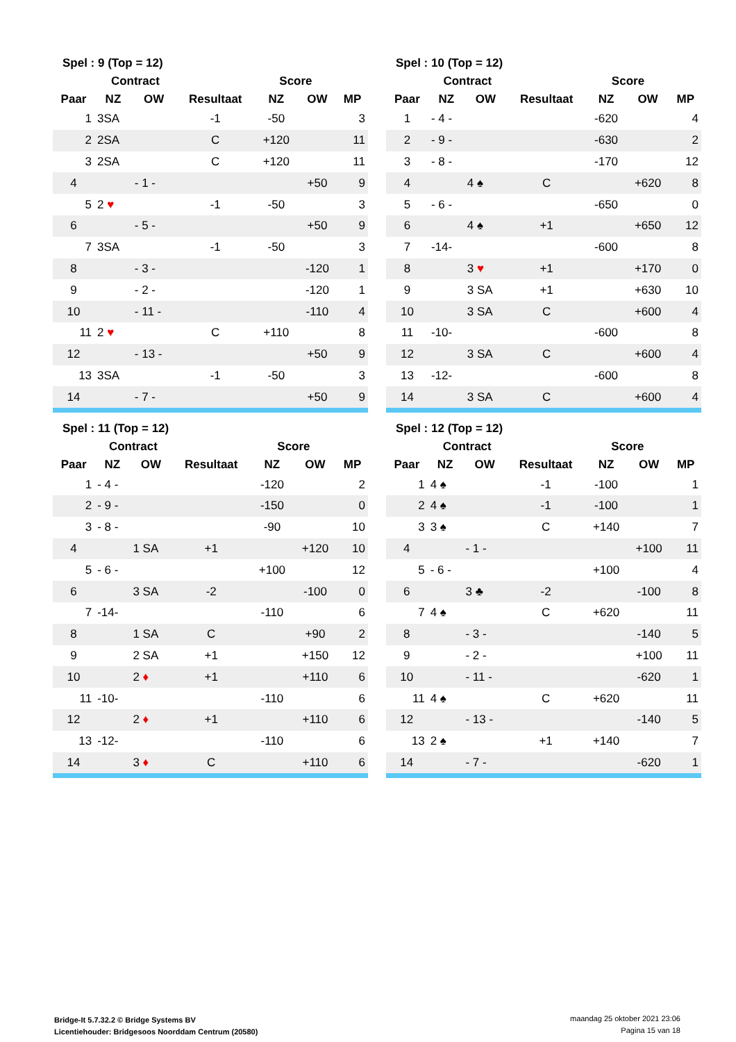| Spel : 9 (Top = 12) | | | | | | |
| --- | --- | --- | --- | --- | --- | --- |
| | Contract | | | Score | | |
| Paar | NZ | OW | Resultaat | NZ | OW | MP |
| 1 | 3SA | | -1 | -50 | | 3 |
| 2 | 2SA | | C | +120 | | 11 |
| 3 | 2SA | | C | +120 | | 11 |
| 4 | | - 1 - | | | +50 | 9 |
| 5 | 2 ♥ | | -1 | -50 | | 3 |
| 6 | | - 5 - | | | +50 | 9 |
| 7 | 3SA | | -1 | -50 | | 3 |
| 8 | | - 3 - | | | -120 | 1 |
| 9 | | - 2 - | | | -120 | 1 |
| 10 | | - 11 - | | | -110 | 4 |
| 11 | 2 ♥ | | C | +110 | | 8 |
| 12 | | - 13 - | | | +50 | 9 |
| 13 | 3SA | | -1 | -50 | | 3 |
| 14 | | - 7 - | | | +50 | 9 |
| Spel : 10 (Top = 12) | | | | | | |
| --- | --- | --- | --- | --- | --- | --- |
| | Contract | | | Score | | |
| Paar | NZ | OW | Resultaat | NZ | OW | MP |
| 1 | - 4 - | | | -620 | | 4 |
| 2 | - 9 - | | | -630 | | 2 |
| 3 | - 8 - | | | -170 | | 12 |
| 4 | | 4 ♠ | C | | +620 | 8 |
| 5 | - 6 - | | | -650 | | 0 |
| 6 | | 4 ♠ | +1 | | +650 | 12 |
| 7 | -14- | | | -600 | | 8 |
| 8 | | 3 ♥ | +1 | | +170 | 0 |
| 9 | | 3 SA | +1 | | +630 | 10 |
| 10 | | 3 SA | C | | +600 | 4 |
| 11 | -10- | | | -600 | | 8 |
| 12 | | 3 SA | C | | +600 | 4 |
| 13 | -12- | | | -600 | | 8 |
| 14 | | 3 SA | C | | +600 | 4 |
| Spel : 11 (Top = 12) | | | | | | |
| --- | --- | --- | --- | --- | --- | --- |
| | Contract | | | Score | | |
| Paar | NZ | OW | Resultaat | NZ | OW | MP |
| 1 | - 4 - | | | -120 | | 2 |
| 2 | - 9 - | | | -150 | | 0 |
| 3 | - 8 - | | | -90 | | 10 |
| 4 | | 1 SA | +1 | | +120 | 10 |
| 5 | - 6 - | | | +100 | | 12 |
| 6 | | 3 SA | -2 | | -100 | 0 |
| 7 | -14- | | | -110 | | 6 |
| 8 | | 1 SA | C | | +90 | 2 |
| 9 | | 2 SA | +1 | | +150 | 12 |
| 10 | | 2 ♦ | +1 | | +110 | 6 |
| 11 | -10- | | | -110 | | 6 |
| 12 | | 2 ♦ | +1 | | +110 | 6 |
| 13 | -12- | | | -110 | | 6 |
| 14 | | 3 ♦ | C | | +110 | 6 |
| Spel : 12 (Top = 12) | | | | | | |
| --- | --- | --- | --- | --- | --- | --- |
| | Contract | | | Score | | |
| Paar | NZ | OW | Resultaat | NZ | OW | MP |
| 1 | 4 ♠ | | -1 | -100 | | 1 |
| 2 | 4 ♠ | | -1 | -100 | | 1 |
| 3 | 3 ♠ | | C | +140 | | 7 |
| 4 | | - 1 - | | | +100 | 11 |
| 5 | - 6 - | | | +100 | | 4 |
| 6 | | 3 ♣ | -2 | | -100 | 8 |
| 7 | 4 ♠ | | C | +620 | | 11 |
| 8 | | - 3 - | | | -140 | 5 |
| 9 | | - 2 - | | | +100 | 11 |
| 10 | | - 11 - | | | -620 | 1 |
| 11 | 4 ♠ | | C | +620 | | 11 |
| 12 | | - 13 - | | | -140 | 5 |
| 13 | 2 ♠ | | +1 | +140 | | 7 |
| 14 | | - 7 - | | | -620 | 1 |
Bridge-It 5.7.32.2 © Bridge Systems BV
Licentiehouder: Bridgesoos Noorddam Centrum (20580)
maandag 25 oktober 2021 23:06
Pagina 15 van 18